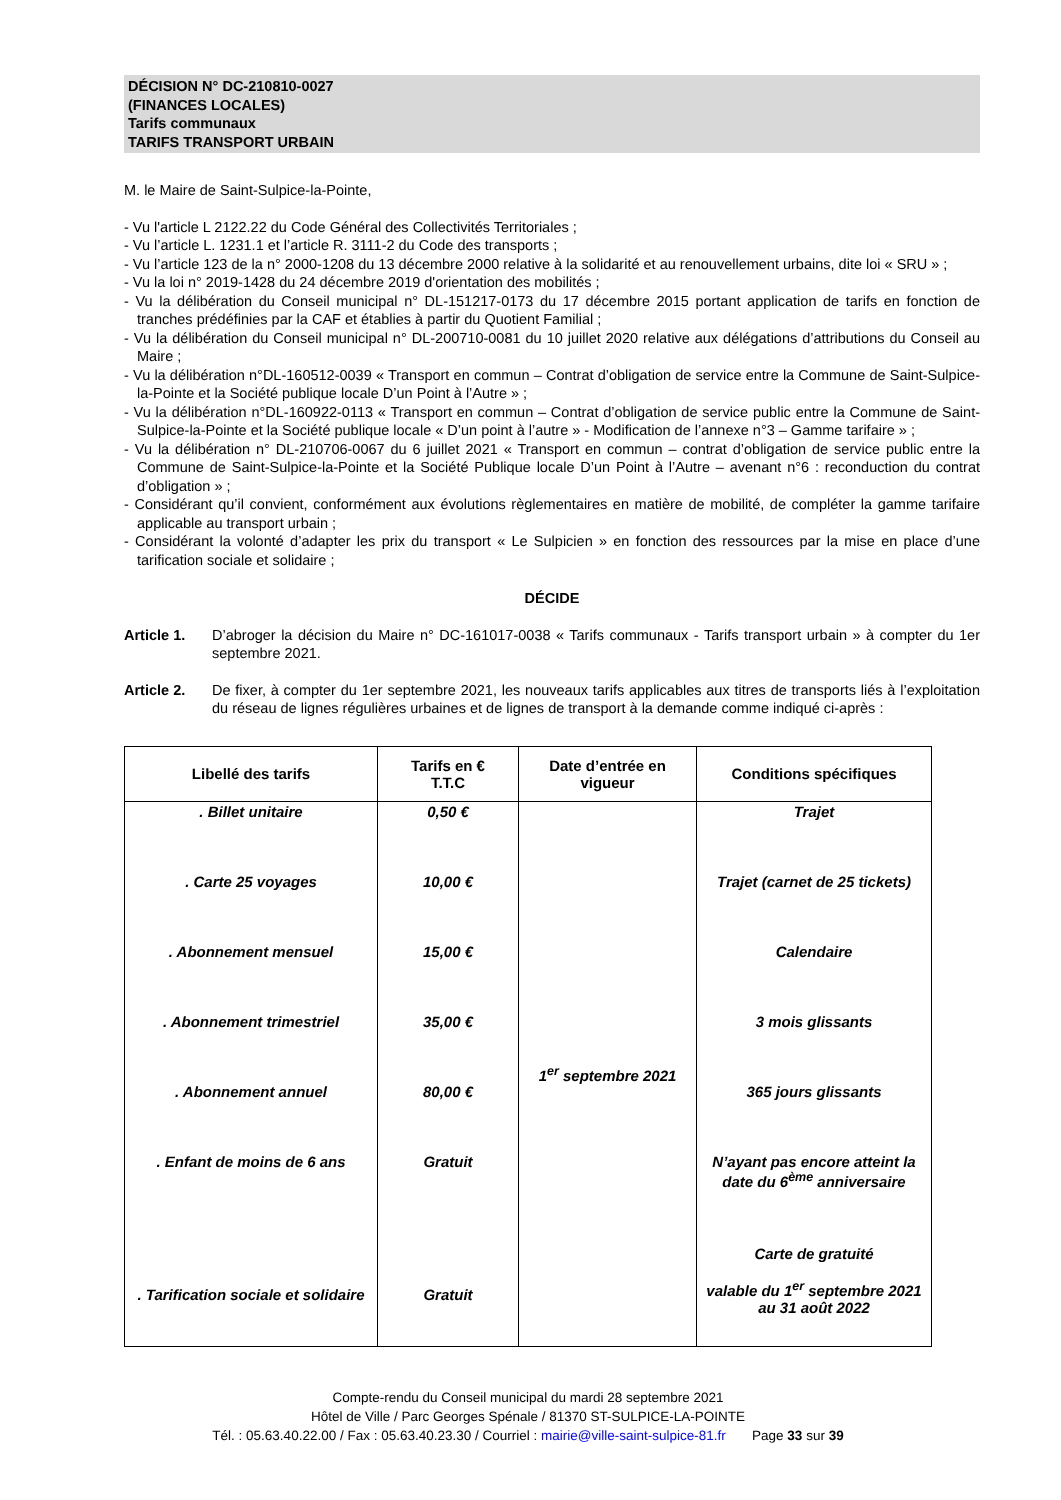DÉCISION N° DC-210810-0027
(FINANCES LOCALES)
Tarifs communaux
TARIFS TRANSPORT URBAIN
M. le Maire de Saint-Sulpice-la-Pointe,
- Vu l'article L 2122.22 du Code Général des Collectivités Territoriales ;
- Vu l’article L. 1231.1 et l’article R. 3111-2 du Code des transports ;
- Vu l’article 123 de la n° 2000-1208 du 13 décembre 2000 relative à la solidarité et au renouvellement urbains, dite loi « SRU » ;
- Vu la loi n° 2019-1428 du 24 décembre 2019 d'orientation des mobilités ;
- Vu la délibération du Conseil municipal n° DL-151217-0173 du 17 décembre 2015 portant application de tarifs en fonction de tranches prédéfinies par la CAF et établies à partir du Quotient Familial ;
- Vu la délibération du Conseil municipal n° DL-200710-0081 du 10 juillet 2020 relative aux délégations d’attributions du Conseil au Maire ;
- Vu la délibération n°DL-160512-0039 « Transport en commun – Contrat d’obligation de service entre la Commune de Saint-Sulpice-la-Pointe et la Société publique locale D’un Point à l’Autre » ;
- Vu la délibération n°DL-160922-0113 « Transport en commun – Contrat d’obligation de service public entre la Commune de Saint-Sulpice-la-Pointe et la Société publique locale « D’un point à l’autre » - Modification de l’annexe n°3 – Gamme tarifaire » ;
- Vu la délibération n° DL-210706-0067 du 6 juillet 2021 « Transport en commun – contrat d’obligation de service public entre la Commune de Saint-Sulpice-la-Pointe et la Société Publique locale D’un Point à l’Autre – avenant n°6 : reconduction du contrat d’obligation » ;
- Considérant qu’il convient, conformément aux évolutions règlementaires en matière de mobilité, de compléter la gamme tarifaire applicable au transport urbain ;
- Considérant la volonté d’adapter les prix du transport « Le Sulpicien » en fonction des ressources par la mise en place d’une tarification sociale et solidaire ;
DÉCIDE
Article 1.
D’abroger la décision du Maire n° DC-161017-0038 « Tarifs communaux - Tarifs transport urbain » à compter du 1er septembre 2021.
Article 2.
De fixer, à compter du 1er septembre 2021, les nouveaux tarifs applicables aux titres de transports liés à l’exploitation du réseau de lignes régulières urbaines et de lignes de transport à la demande comme indiqué ci-après :
| Libellé des tarifs | Tarifs en € T.T.C | Date d’entrée en vigueur | Conditions spécifiques |
| --- | --- | --- | --- |
| . Billet unitaire | 0,50 € | 1<sup>er</sup> septembre 2021 | Trajet |
| . Carte 25 voyages | 10,00 € | | Trajet (carnet de 25 tickets) |
| . Abonnement mensuel | 15,00 € | | Calendaire |
| . Abonnement trimestriel | 35,00 € | | 3 mois glissants |
| . Abonnement annuel | 80,00 € | | 365 jours glissants |
| . Enfant de moins de 6 ans | Gratuit | | N’ayant pas encore atteint la date du 6<sup>ème</sup> anniversaire |
| . Tarification sociale et solidaire | Gratuit | | Carte de gratuité valable du 1<sup>er</sup> septembre 2021 au 31 août 2022 |
Compte-rendu du Conseil municipal du mardi 28 septembre 2021
Hôtel de Ville / Parc Georges Spénale / 81370 ST-SULPICE-LA-POINTE
Tél. : 05.63.40.22.00 / Fax : 05.63.40.23.30 / Courriel : mairie@ville-saint-sulpice-81.fr Page 33 sur 39